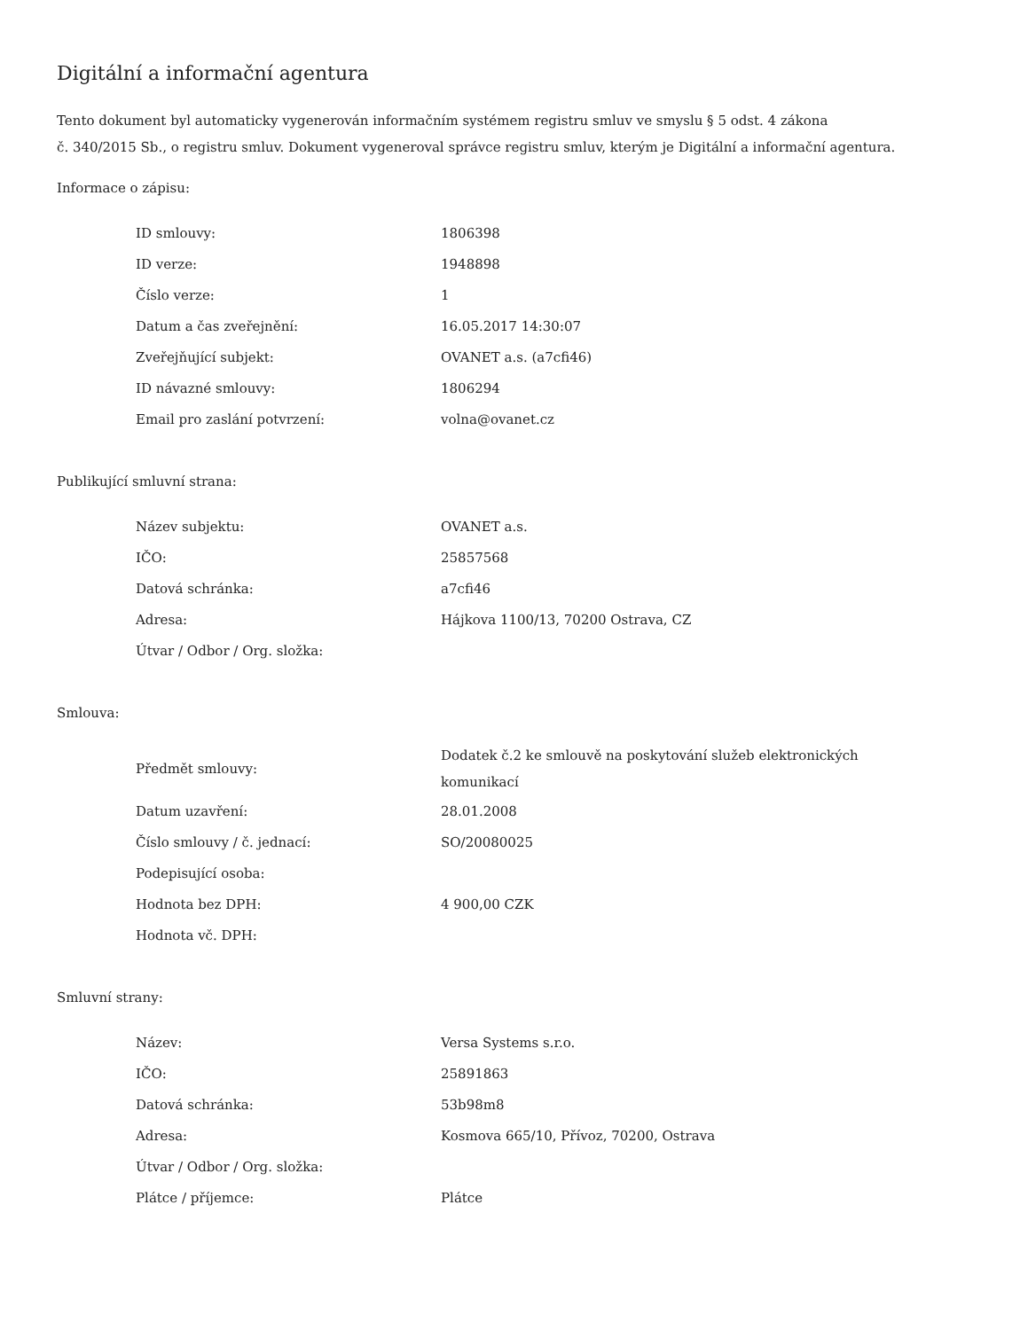Digitální a informační agentura
Tento dokument byl automaticky vygenerován informačním systémem registru smluv ve smyslu § 5 odst. 4 zákona
č. 340/2015 Sb., o registru smluv. Dokument vygeneroval správce registru smluv, kterým je Digitální a informační agentura.
Informace o zápisu:
| ID smlouvy: | 1806398 |
| ID verze: | 1948898 |
| Číslo verze: | 1 |
| Datum a čas zveřejnění: | 16.05.2017 14:30:07 |
| Zveřejňující subjekt: | OVANET a.s. (a7cfi46) |
| ID návazné smlouvy: | 1806294 |
| Email pro zaslání potvrzení: | volna@ovanet.cz |
Publikující smluvní strana:
| Název subjektu: | OVANET a.s. |
| IČO: | 25857568 |
| Datová schránka: | a7cfi46 |
| Adresa: | Hájkova 1100/13, 70200 Ostrava, CZ |
| Útvar / Odbor / Org. složka: | |
Smlouva:
| Předmět smlouvy: | Dodatek č.2 ke smlouvě na poskytování služeb elektronických komunikací |
| Datum uzavření: | 28.01.2008 |
| Číslo smlouvy / č. jednací: | SO/20080025 |
| Podepisující osoba: | |
| Hodnota bez DPH: | 4 900,00 CZK |
| Hodnota vč. DPH: | |
Smluvní strany:
| Název: | Versa Systems s.r.o. |
| IČO: | 25891863 |
| Datová schránka: | 53b98m8 |
| Adresa: | Kosmova 665/10, Přívoz, 70200, Ostrava |
| Útvar / Odbor / Org. složka: | |
| Plátce / příjemce: | Plátce |